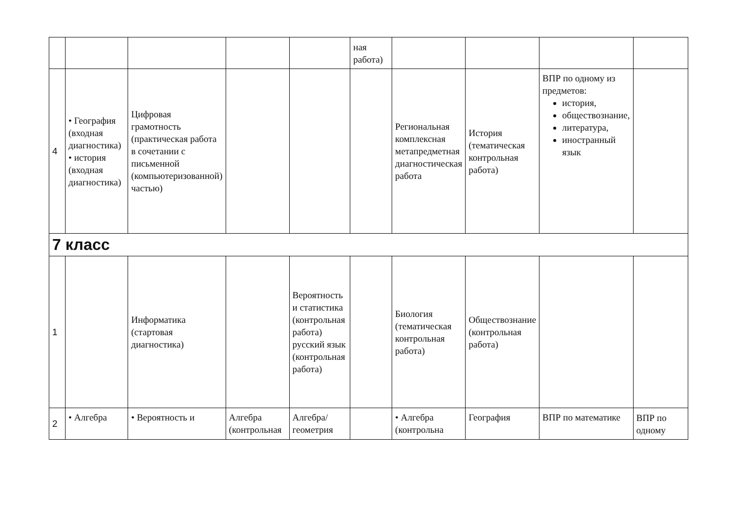| | | | | | ная работа) | | | | |
| 4 | • География (входная диагностика) • история (входная диагностика) | Цифровая грамотность (практическая работа в сочетании с письменной (компьютеризованной) частью) | | | | Региональная комплексная метапредметная диагностическая работа | История (тематическая контрольная работа) | ВПР по одному из предметов: история, обществознание, литература, иностранный язык | |
| 7 класс | | | | | | | | | |
| 1 | | Информатика (стартовая диагностика) | | Вероятность и статистика (контрольная работа) русский язык (контрольная работа) | | Биология (тематическая контрольная работа) | Обществознание (контрольная работа) | | |
| 2 | • Алгебра | • Вероятность и | Алгебра (контрольная | Алгебра/геометрия | | • Алгебра (контрольна | География | ВПР по математике | ВПР по одному |